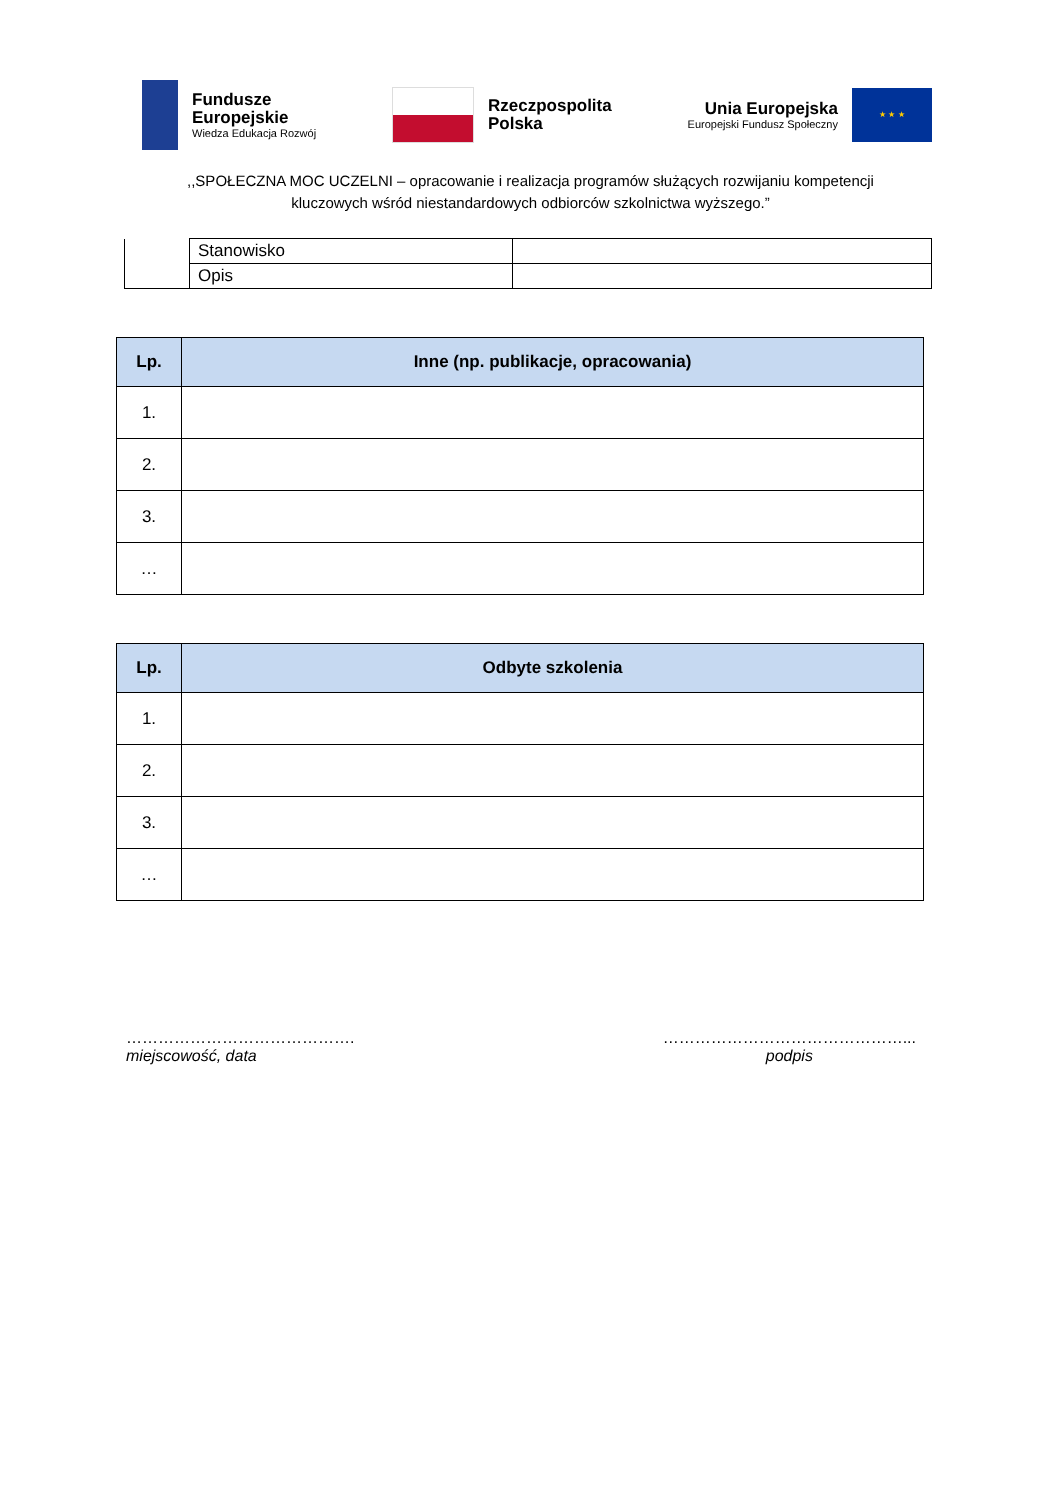Fundusze
Europejskie
Wiedza Edukacja Rozwój
Rzeczpospolita
Polska
Unia Europejska
Europejski Fundusz Społeczny
★ ★ ★
,,SPOŁECZNA MOC UCZELNI – opracowanie i realizacja programów służących rozwijaniu kompetencji
kluczowych wśród niestandardowych odbiorców szkolnictwa wyższego.”
| | Stanowisko | |
| | Opis | |
| Lp. | Inne (np. publikacje, opracowania) |
| --- | --- |
| 1. | |
| 2. | |
| 3. | |
| … | |
| Lp. | Odbyte szkolenia |
| --- | --- |
| 1. | |
| 2. | |
| 3. | |
| … | |
…………………………………….
miejscowość, data
………………………………………...
podpis